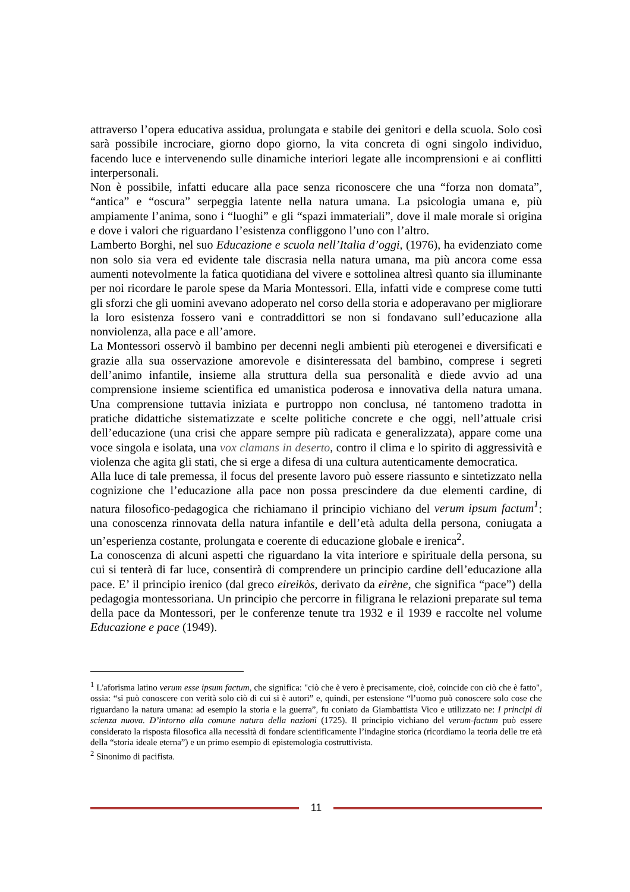attraverso l’opera educativa assidua, prolungata e stabile dei genitori e della scuola. Solo così sarà possibile incrociare, giorno dopo giorno, la vita concreta di ogni singolo individuo, facendo luce e intervenendo sulle dinamiche interiori legate alle incomprensioni e ai conflitti interpersonali.
Non è possibile, infatti educare alla pace senza riconoscere che una “forza non domata”, “antica” e “oscura” serpeggia latente nella natura umana. La psicologia umana e, più ampiamente l’anima, sono i “luoghi” e gli “spazi immateriali”, dove il male morale si origina e dove i valori che riguardano l’esistenza confliggono l’uno con l’altro.
Lamberto Borghi, nel suo Educazione e scuola nell’Italia d’oggi, (1976), ha evidenziato come non solo sia vera ed evidente tale discrasia nella natura umana, ma più ancora come essa aumenti notevolmente la fatica quotidiana del vivere e sottolinea altresì quanto sia illuminante per noi ricordare le parole spese da Maria Montessori. Ella, infatti vide e comprese come tutti gli sforzi che gli uomini avevano adoperato nel corso della storia e adoperavano per migliorare la loro esistenza fossero vani e contraddittori se non si fondavano sull’educazione alla nonviolenza, alla pace e all’amore.
La Montessori osservò il bambino per decenni negli ambienti più eterogenei e diversificati e grazie alla sua osservazione amorevole e disinteressata del bambino, comprese i segreti dell’animo infantile, insieme alla struttura della sua personalità e diede avvio ad una comprensione insieme scientifica ed umanistica poderosa e innovativa della natura umana. Una comprensione tuttavia iniziata e purtroppo non conclusa, né tantomeno tradotta in pratiche didattiche sistematizzate e scelte politiche concrete e che oggi, nell’attuale crisi dell’educazione (una crisi che appare sempre più radicata e generalizzata), appare come una voce singola e isolata, una vox clamans in deserto, contro il clima e lo spirito di aggressività e violenza che agita gli stati, che si erge a difesa di una cultura autenticamente democratica.
Alla luce di tale premessa, il focus del presente lavoro può essere riassunto e sintetizzato nella cognizione che l’educazione alla pace non possa prescindere da due elementi cardine, di natura filosofico-pedagogica che richiamano il principio vichiano del verum ipsum factum<sup>1</sup>: una conoscenza rinnovata della natura infantile e dell’età adulta della persona, coniugata a un’esperienza costante, prolungata e coerente di educazione globale e irenica<sup>2</sup>.
La conoscenza di alcuni aspetti che riguardano la vita interiore e spirituale della persona, su cui si tenterà di far luce, consentirà di comprendere un principio cardine dell’educazione alla pace. E’ il principio irenico (dal greco eireikòs, derivato da eirène, che significa “pace”) della pedagogia montessoriana. Un principio che percorre in filigrana le relazioni preparate sul tema della pace da Montessori, per le conferenze tenute tra 1932 e il 1939 e raccolte nel volume Educazione e pace (1949).
<sup>1</sup> L'aforisma latino verum esse ipsum factum, che significa: "ciò che è vero è precisamente, cioè, coincide con ciò che è fatto", ossia: “si può conoscere con verità solo ciò di cui si è autori” e, quindi, per estensione “l’uomo può conoscere solo cose che riguardano la natura umana: ad esempio la storia e la guerra”, fu coniato da Giambattista Vico e utilizzato ne: I principi di scienza nuova. D’intorno alla comune natura della nazioni (1725). Il principio vichiano del verum-factum può essere considerato la risposta filosofica alla necessità di fondare scientificamente l’indagine storica (ricordiamo la teoria delle tre età della “storia ideale eterna”) e un primo esempio di epistemologia costruttivista.
<sup>2</sup> Sinonimo di pacifista.
11